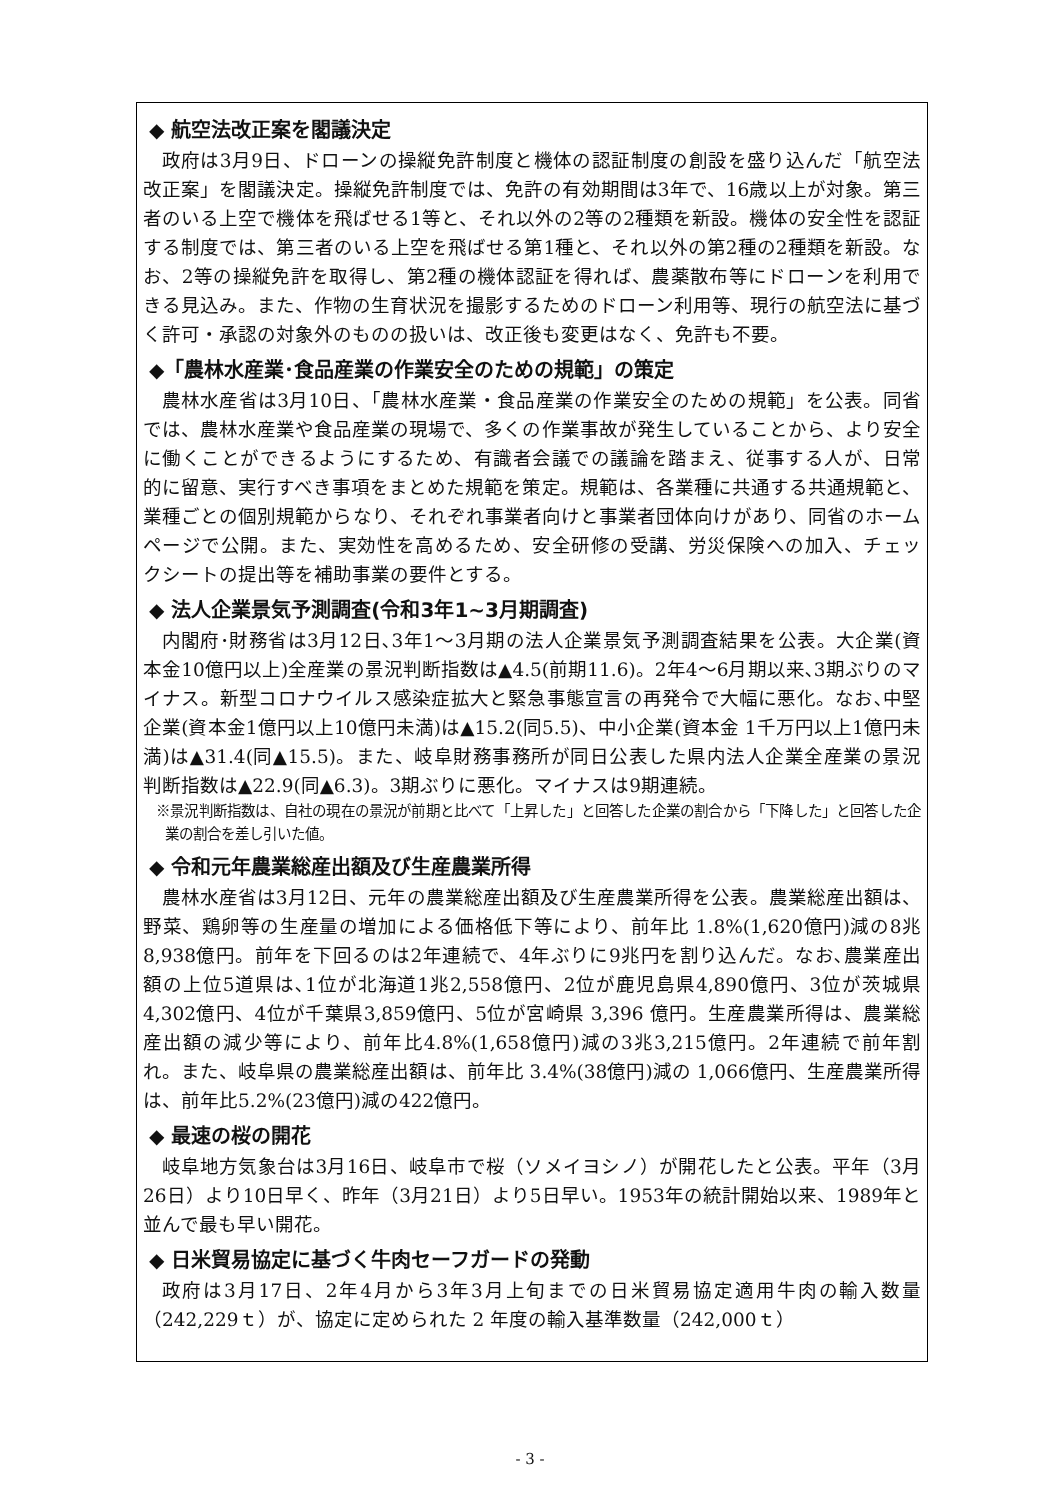◆ 航空法改正案を閣議決定
政府は3月9日、ドローンの操縦免許制度と機体の認証制度の創設を盛り込んだ「航空法改正案」を閣議決定。操縦免許制度では、免許の有効期間は3年で、16歳以上が対象。第三者のいる上空で機体を飛ばせる1等と、それ以外の2等の2種類を新設。機体の安全性を認証する制度では、第三者のいる上空を飛ばせる第1種と、それ以外の第2種の2種類を新設。なお、2等の操縦免許を取得し、第2種の機体認証を得れば、農薬散布等にドローンを利用できる見込み。また、作物の生育状況を撮影するためのドローン利用等、現行の航空法に基づく許可・承認の対象外のものの扱いは、改正後も変更はなく、免許も不要。
◆「農林水産業･食品産業の作業安全のための規範」の策定
農林水産省は3月10日、「農林水産業・食品産業の作業安全のための規範」を公表。同省では、農林水産業や食品産業の現場で、多くの作業事故が発生していることから、より安全に働くことができるようにするため、有識者会議での議論を踏まえ、従事する人が、日常的に留意、実行すべき事項をまとめた規範を策定。規範は、各業種に共通する共通規範と、業種ごとの個別規範からなり、それぞれ事業者向けと事業者団体向けがあり、同省のホームページで公開。また、実効性を高めるため、安全研修の受講、労災保険への加入、チェックシートの提出等を補助事業の要件とする。
◆ 法人企業景気予測調査(令和3年1~3月期調査)
内閣府･財務省は3月12日､3年1～3月期の法人企業景気予測調査結果を公表。大企業(資本金10億円以上)全産業の景況判断指数は▲4.5(前期11.6)。2年4～6月期以来､3期ぶりのマイナス。新型コロナウイルス感染症拡大と緊急事態宣言の再発令で大幅に悪化。なお､中堅企業(資本金1億円以上10億円未満)は▲15.2(同5.5)、中小企業(資本金 1千万円以上1億円未満)は▲31.4(同▲15.5)。また、岐阜財務事務所が同日公表した県内法人企業全産業の景況判断指数は▲22.9(同▲6.3)。3期ぶりに悪化。マイナスは9期連続。
※景況判断指数は、自社の現在の景況が前期と比べて「上昇した」と回答した企業の割合から「下降した」と回答した企業の割合を差し引いた値。
◆ 令和元年農業総産出額及び生産農業所得
農林水産省は3月12日、元年の農業総産出額及び生産農業所得を公表。農業総産出額は、野菜、鶏卵等の生産量の増加による価格低下等により、前年比 1.8%(1,620億円)減の8兆8,938億円。前年を下回るのは2年連続で、4年ぶりに9兆円を割り込んだ。なお､農業産出額の上位5道県は､1位が北海道1兆2,558億円、2位が鹿児島県4,890億円、3位が茨城県4,302億円、4位が千葉県3,859億円、5位が宮崎県 3,396 億円。生産農業所得は、農業総産出額の減少等により、前年比4.8%(1,658億円)減の3兆3,215億円。2年連続で前年割れ。また、岐阜県の農業総産出額は、前年比 3.4%(38億円)減の 1,066億円、生産農業所得は、前年比5.2%(23億円)減の422億円。
◆ 最速の桜の開花
岐阜地方気象台は3月16日、岐阜市で桜（ソメイヨシノ）が開花したと公表。平年（3月26日）より10日早く、昨年（3月21日）より5日早い。1953年の統計開始以来、1989年と並んで最も早い開花。
◆ 日米貿易協定に基づく牛肉セーフガードの発動
政府は3月17日、2年4月から3年3月上旬までの日米貿易協定適用牛肉の輸入数量（242,229ｔ）が、協定に定められた 2 年度の輸入基準数量（242,000ｔ）
- 3 -